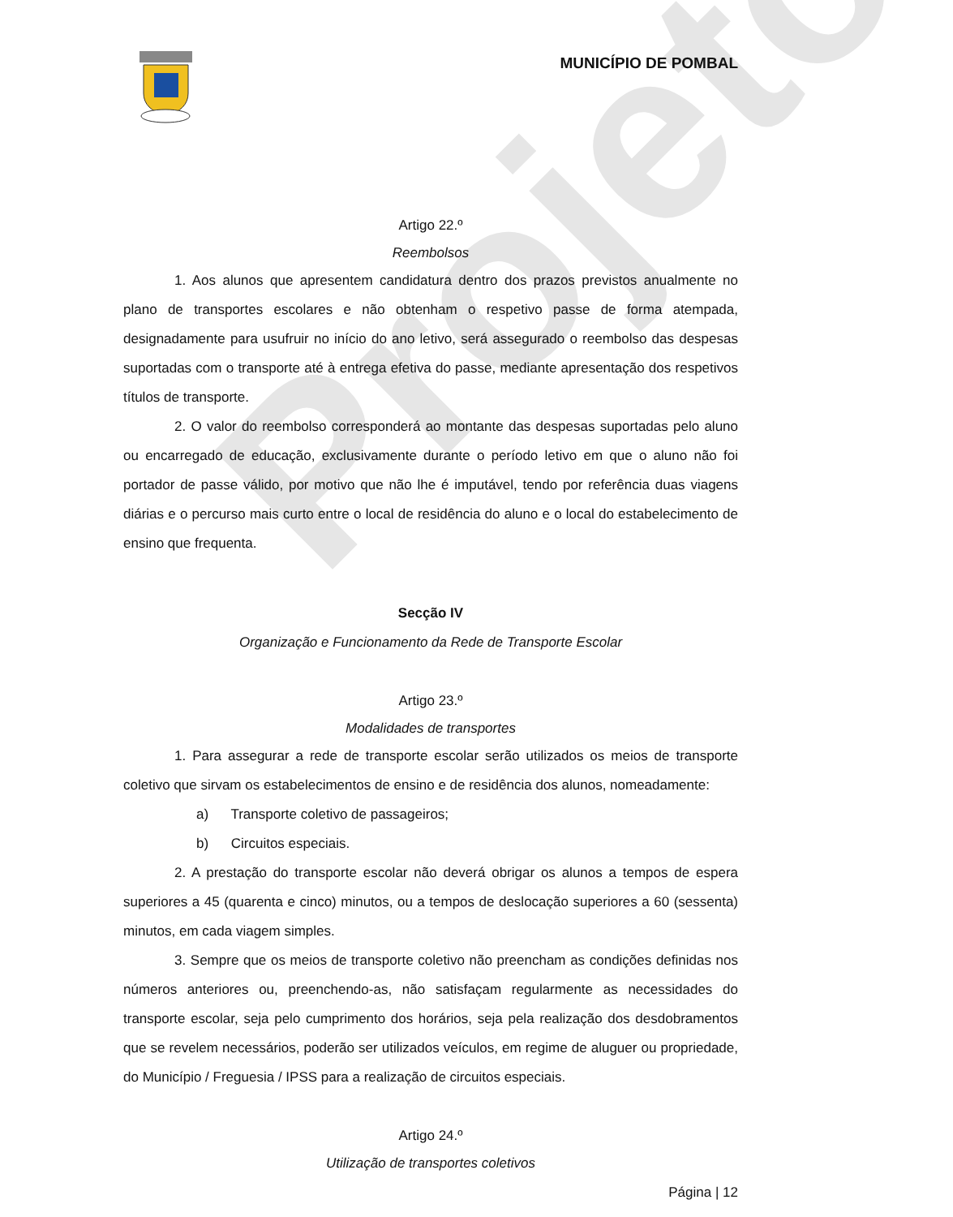Projeto
MUNICÍPIO DE POMBAL
Artigo 22.º
Reembolsos
1. Aos alunos que apresentem candidatura dentro dos prazos previstos anualmente no plano de transportes escolares e não obtenham o respetivo passe de forma atempada, designadamente para usufruir no início do ano letivo, será assegurado o reembolso das despesas suportadas com o transporte até à entrega efetiva do passe, mediante apresentação dos respetivos títulos de transporte.
2. O valor do reembolso corresponderá ao montante das despesas suportadas pelo aluno ou encarregado de educação, exclusivamente durante o período letivo em que o aluno não foi portador de passe válido, por motivo que não lhe é imputável, tendo por referência duas viagens diárias e o percurso mais curto entre o local de residência do aluno e o local do estabelecimento de ensino que frequenta.
Secção IV
Organização e Funcionamento da Rede de Transporte Escolar
Artigo 23.º
Modalidades de transportes
1. Para assegurar a rede de transporte escolar serão utilizados os meios de transporte coletivo que sirvam os estabelecimentos de ensino e de residência dos alunos, nomeadamente:
a) Transporte coletivo de passageiros;
b) Circuitos especiais.
2. A prestação do transporte escolar não deverá obrigar os alunos a tempos de espera superiores a 45 (quarenta e cinco) minutos, ou a tempos de deslocação superiores a 60 (sessenta) minutos, em cada viagem simples.
3. Sempre que os meios de transporte coletivo não preencham as condições definidas nos números anteriores ou, preenchendo-as, não satisfaçam regularmente as necessidades do transporte escolar, seja pelo cumprimento dos horários, seja pela realização dos desdobramentos que se revelem necessários, poderão ser utilizados veículos, em regime de aluguer ou propriedade, do Município / Freguesia / IPSS para a realização de circuitos especiais.
Artigo 24.º
Utilização de transportes coletivos
Página | 12